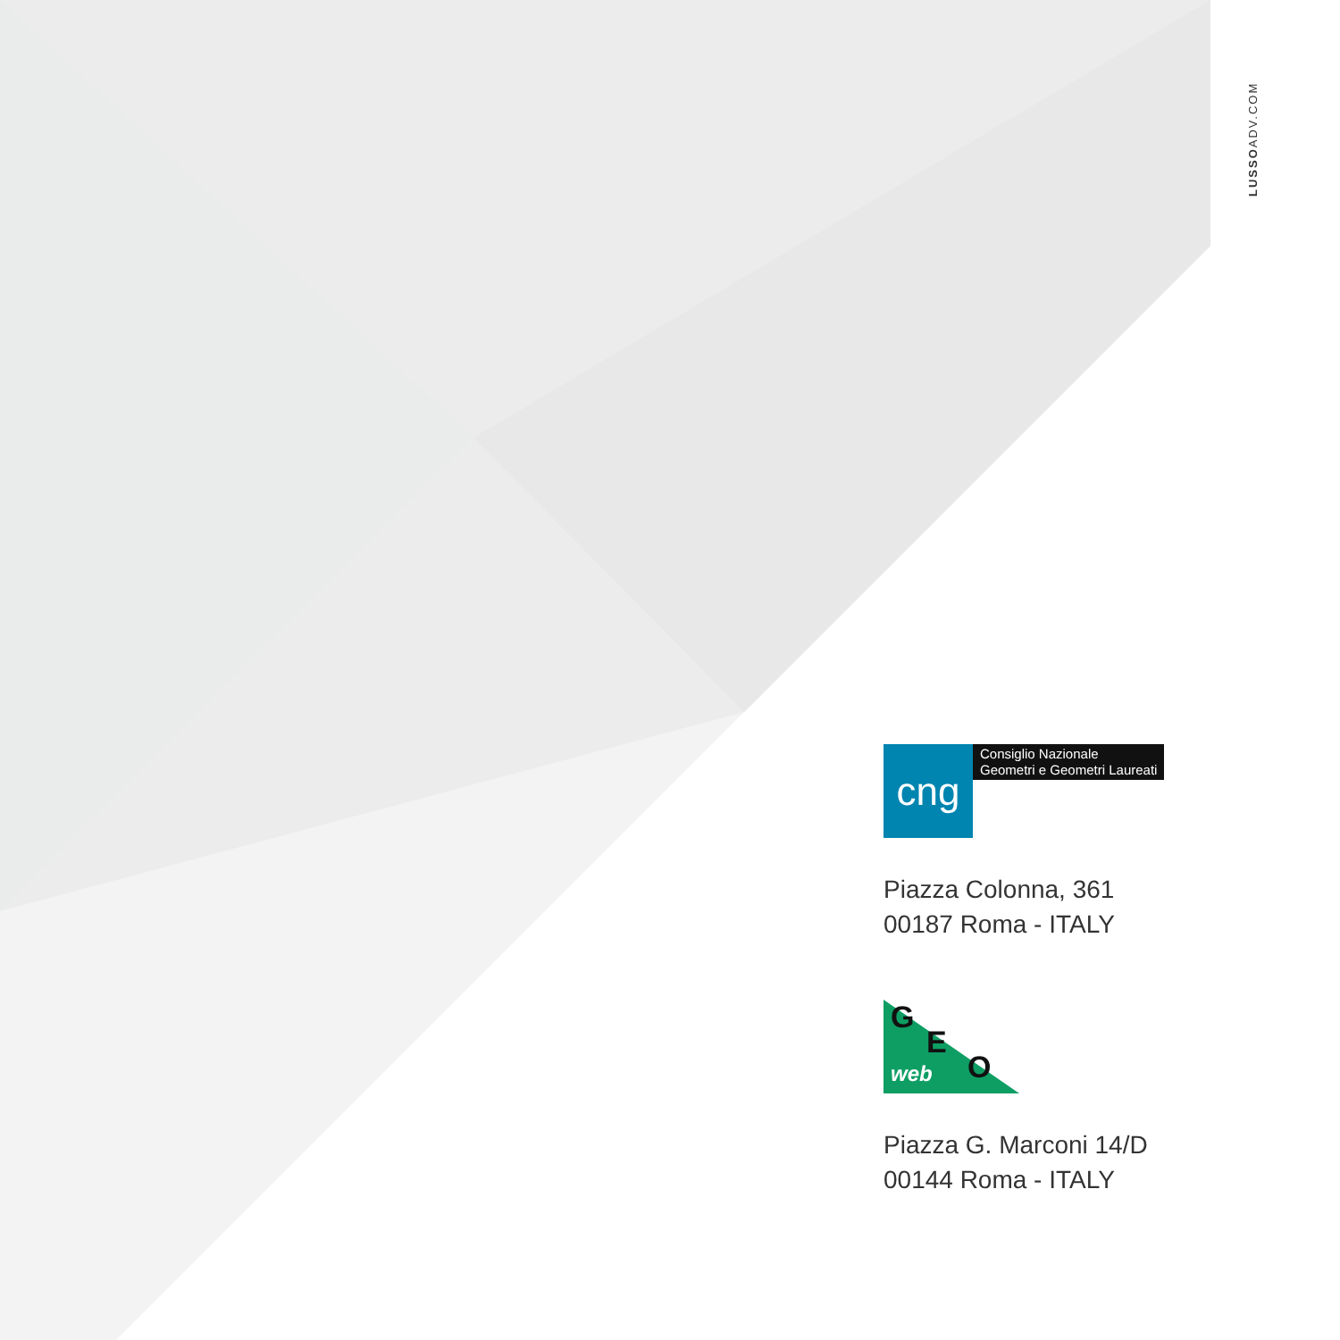LUSSOADV.COM
cng
Consiglio Nazionale
Geometri e Geometri Laureati
Piazza Colonna, 361
00187 Roma - ITALY
G
E
O web
Piazza G. Marconi 14/D
00144 Roma - ITALY